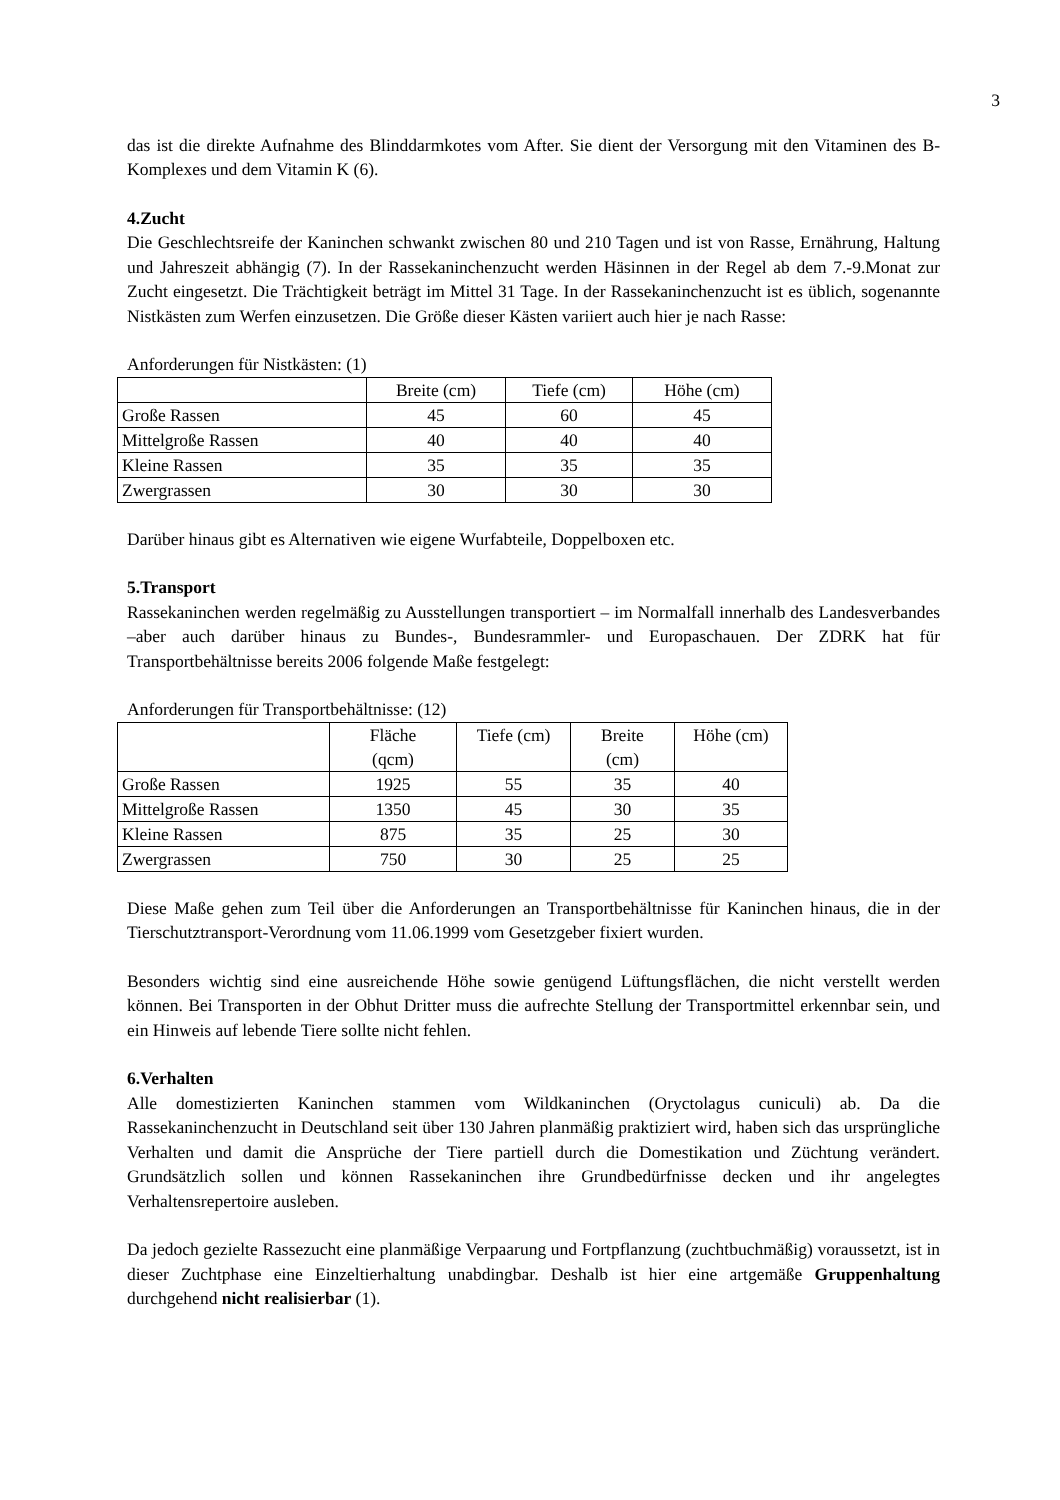3
das ist die direkte Aufnahme des Blinddarmkotes vom After. Sie dient der Versorgung mit den Vitaminen des B-Komplexes und dem Vitamin K (6).
4.Zucht
Die Geschlechtsreife der Kaninchen schwankt zwischen 80 und 210 Tagen und ist von Rasse, Ernährung, Haltung und Jahreszeit abhängig (7). In der Rassekaninchenzucht werden Häsinnen in der Regel ab dem 7.-9.Monat zur Zucht eingesetzt. Die Trächtigkeit beträgt im Mittel 31 Tage. In der Rassekaninchenzucht ist es üblich, sogenannte Nistkästen zum Werfen einzusetzen. Die Größe dieser Kästen variiert auch hier je nach Rasse:
Anforderungen für Nistkästen: (1)
| | Breite (cm) | Tiefe (cm) | Höhe (cm) |
| --- | --- | --- | --- |
| Große Rassen | 45 | 60 | 45 |
| Mittelgroße Rassen | 40 | 40 | 40 |
| Kleine Rassen | 35 | 35 | 35 |
| Zwergrassen | 30 | 30 | 30 |
Darüber hinaus gibt es Alternativen wie eigene Wurfabteile, Doppelboxen etc.
5.Transport
Rassekaninchen werden regelmäßig zu Ausstellungen transportiert – im Normalfall innerhalb des Landesverbandes –aber auch darüber hinaus zu Bundes-, Bundesrammler- und Europaschauen. Der ZDRK hat für Transportbehältnisse bereits 2006 folgende Maße festgelegt:
Anforderungen für Transportbehältnisse: (12)
| | Fläche (qcm) | Tiefe (cm) | Breite (cm) | Höhe (cm) |
| --- | --- | --- | --- | --- |
| Große Rassen | 1925 | 55 | 35 | 40 |
| Mittelgroße Rassen | 1350 | 45 | 30 | 35 |
| Kleine Rassen | 875 | 35 | 25 | 30 |
| Zwergrassen | 750 | 30 | 25 | 25 |
Diese Maße gehen zum Teil über die Anforderungen an Transportbehältnisse für Kaninchen hinaus, die in der Tierschutztransport-Verordnung vom 11.06.1999 vom Gesetzgeber fixiert wurden.
Besonders wichtig sind eine ausreichende Höhe sowie genügend Lüftungsflächen, die nicht verstellt werden können. Bei Transporten in der Obhut Dritter muss die aufrechte Stellung der Transportmittel erkennbar sein, und ein Hinweis auf lebende Tiere sollte nicht fehlen.
6.Verhalten
Alle domestizierten Kaninchen stammen vom Wildkaninchen (Oryctolagus cuniculi) ab. Da die Rassekaninchenzucht in Deutschland seit über 130 Jahren planmäßig praktiziert wird, haben sich das ursprüngliche Verhalten und damit die Ansprüche der Tiere partiell durch die Domestikation und Züchtung verändert. Grundsätzlich sollen und können Rassekaninchen ihre Grundbedürfnisse decken und ihr angelegtes Verhaltensrepertoire ausleben.
Da jedoch gezielte Rassezucht eine planmäßige Verpaarung und Fortpflanzung (zuchtbuchmäßig) voraussetzt, ist in dieser Zuchtphase eine Einzeltierhaltung unabdingbar. Deshalb ist hier eine artgemäße Gruppenhaltung durchgehend nicht realisierbar (1).